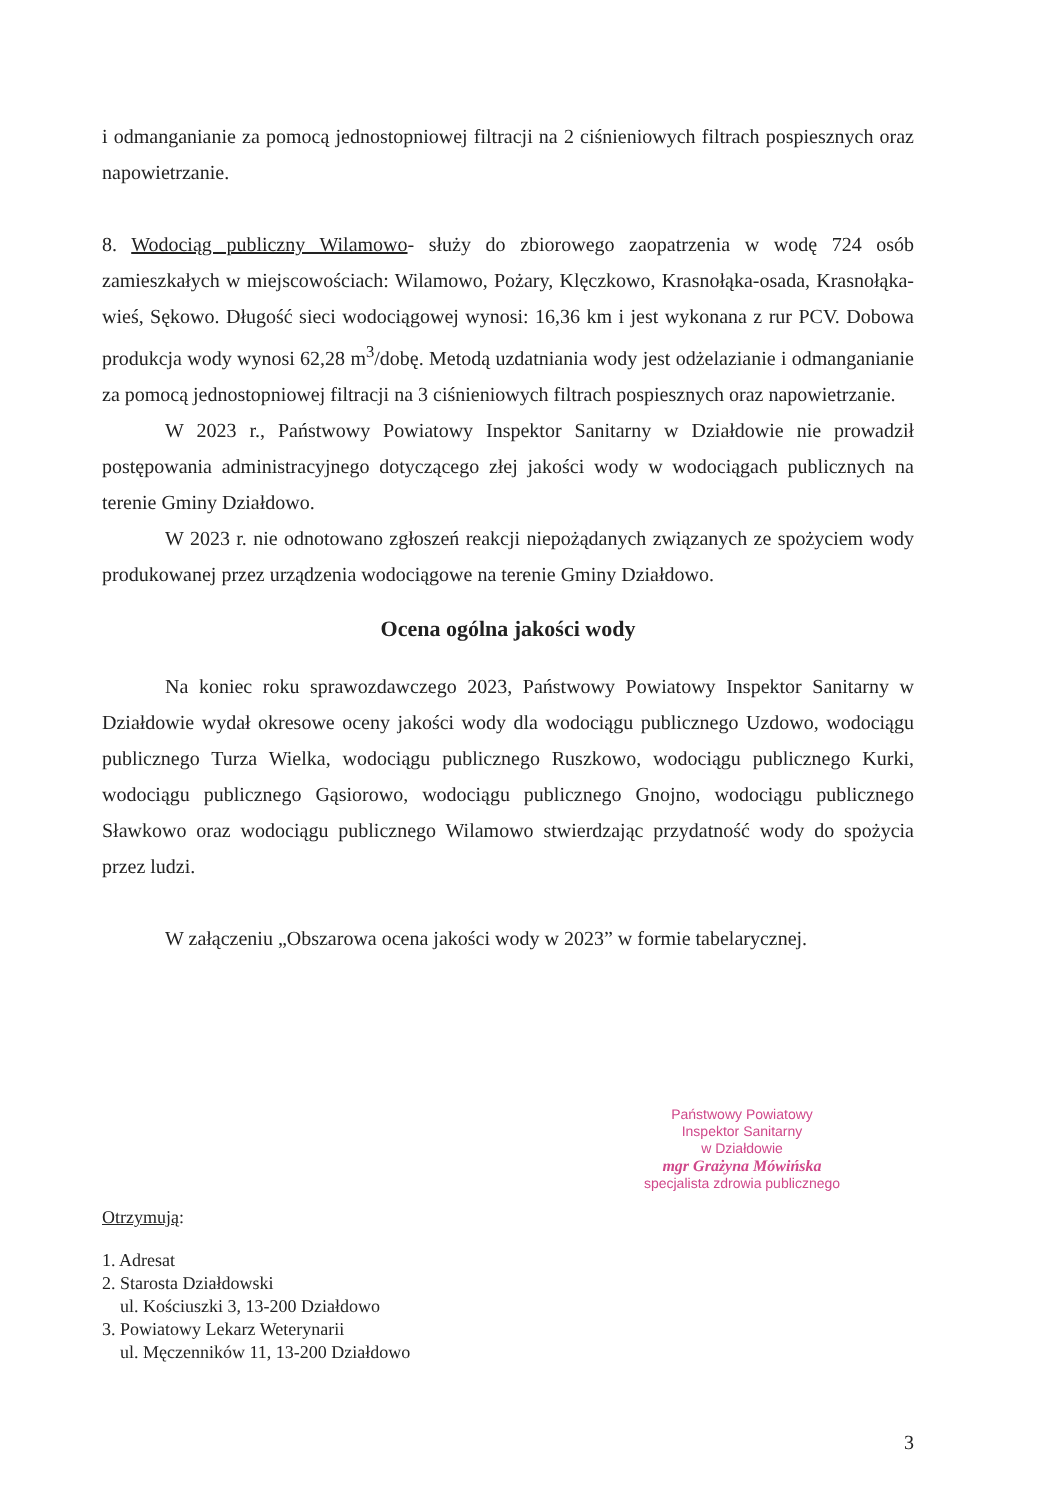i odmanganianie za pomocą jednostopniowej filtracji na 2 ciśnieniowych filtrach pospiesznych oraz napowietrzanie.
8. Wodociąg publiczny Wilamowo- służy do zbiorowego zaopatrzenia w wodę 724 osób zamieszkałych w miejscowościach: Wilamowo, Pożary, Klęczkowo, Krasnołąka-osada, Krasnołąka-wieś, Sękowo. Długość sieci wodociągowej wynosi: 16,36 km i jest wykonana z rur PCV. Dobowa produkcja wody wynosi 62,28 m<sup>3</sup>/dobę. Metodą uzdatniania wody jest odżelazianie i odmanganianie za pomocą jednostopniowej filtracji na 3 ciśnieniowych filtrach pospiesznych oraz napowietrzanie.
W 2023 r., Państwowy Powiatowy Inspektor Sanitarny w Działdowie nie prowadził postępowania administracyjnego dotyczącego złej jakości wody w wodociągach publicznych na terenie Gminy Działdowo.
W 2023 r. nie odnotowano zgłoszeń reakcji niepożądanych związanych ze spożyciem wody produkowanej przez urządzenia wodociągowe na terenie Gminy Działdowo.
Ocena ogólna jakości wody
Na koniec roku sprawozdawczego 2023, Państwowy Powiatowy Inspektor Sanitarny w Działdowie wydał okresowe oceny jakości wody dla wodociągu publicznego Uzdowo, wodociągu publicznego Turza Wielka, wodociągu publicznego Ruszkowo, wodociągu publicznego Kurki, wodociągu publicznego Gąsiorowo, wodociągu publicznego Gnojno, wodociągu publicznego Sławkowo oraz wodociągu publicznego Wilamowo stwierdzając przydatność wody do spożycia przez ludzi.
W załączeniu „Obszarowa ocena jakości wody w 2023” w formie tabelarycznej.
Państwowy Powiatowy
Inspektor Sanitarny
w Działdowie
mgr Grażyna Mówińska
specjalista zdrowia publicznego
Otrzymują:
1. Adresat
2. Starosta Działdowski
ul. Kościuszki 3, 13-200 Działdowo
3. Powiatowy Lekarz Weterynarii
ul. Męczenników 11, 13-200 Działdowo
3